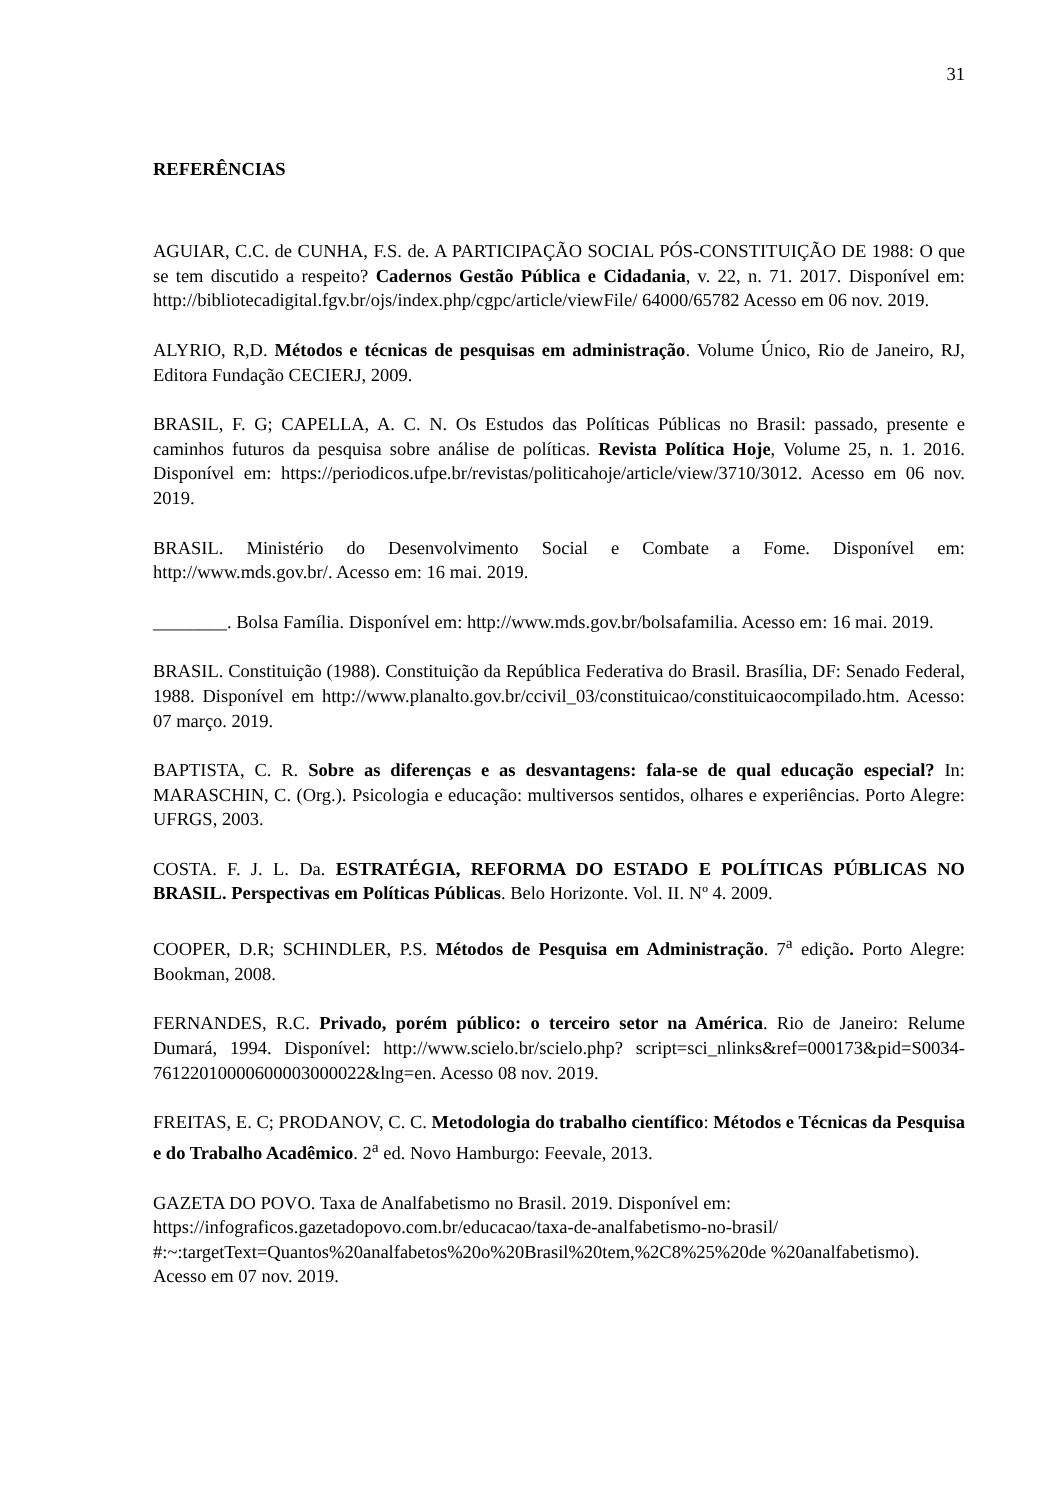31
REFERÊNCIAS
AGUIAR, C.C. de CUNHA, F.S. de. A PARTICIPAÇÃO SOCIAL PÓS-CONSTITUIÇÃO DE 1988: O que se tem discutido a respeito? Cadernos Gestão Pública e Cidadania, v. 22, n. 71. 2017. Disponível em: http://bibliotecadigital.fgv.br/ojs/index.php/cgpc/article/viewFile/ 64000/65782 Acesso em 06 nov. 2019.
ALYRIO, R,D. Métodos e técnicas de pesquisas em administração. Volume Único, Rio de Janeiro, RJ, Editora Fundação CECIERJ, 2009.
BRASIL, F. G; CAPELLA, A. C. N. Os Estudos das Políticas Públicas no Brasil: passado, presente e caminhos futuros da pesquisa sobre análise de políticas. Revista Política Hoje, Volume 25, n. 1. 2016. Disponível em: https://periodicos.ufpe.br/revistas/politicahoje/article/view/3710/3012. Acesso em 06 nov. 2019.
BRASIL. Ministério do Desenvolvimento Social e Combate a Fome. Disponível em: http://www.mds.gov.br/. Acesso em: 16 mai. 2019.
________. Bolsa Família. Disponível em: http://www.mds.gov.br/bolsafamilia. Acesso em: 16 mai. 2019.
BRASIL. Constituição (1988). Constituição da República Federativa do Brasil. Brasília, DF: Senado Federal, 1988. Disponível em http://www.planalto.gov.br/ccivil_03/constituicao/constituicaocompilado.htm. Acesso: 07 março. 2019.
BAPTISTA, C. R. Sobre as diferenças e as desvantagens: fala-se de qual educação especial? In: MARASCHIN, C. (Org.). Psicologia e educação: multiversos sentidos, olhares e experiências. Porto Alegre: UFRGS, 2003.
COSTA. F. J. L. Da. ESTRATÉGIA, REFORMA DO ESTADO E POLÍTICAS PÚBLICAS NO BRASIL. Perspectivas em Políticas Públicas. Belo Horizonte. Vol. II. Nº 4. 2009.
COOPER, D.R; SCHINDLER, P.S. Métodos de Pesquisa em Administração. 7<sup>a</sup> edição. Porto Alegre: Bookman, 2008.
FERNANDES, R.C. Privado, porém público: o terceiro setor na América. Rio de Janeiro: Relume Dumará, 1994. Disponível: http://www.scielo.br/scielo.php? script=sci_nlinks&ref=000173&pid=S0034-76122010000600003000022&lng=en. Acesso 08 nov. 2019.
FREITAS, E. C; PRODANOV, C. C. Metodologia do trabalho científico: Métodos e Técnicas da Pesquisa e do Trabalho Acadêmico. 2<sup>a</sup> ed. Novo Hamburgo: Feevale, 2013.
GAZETA DO POVO. Taxa de Analfabetismo no Brasil. 2019. Disponível em: https://infograficos.gazetadopovo.com.br/educacao/taxa-de-analfabetismo-no-brasil/ #:~:targetText=Quantos%20analfabetos%20o%20Brasil%20tem,%2C8%25%20de %20analfabetismo). Acesso em 07 nov. 2019.